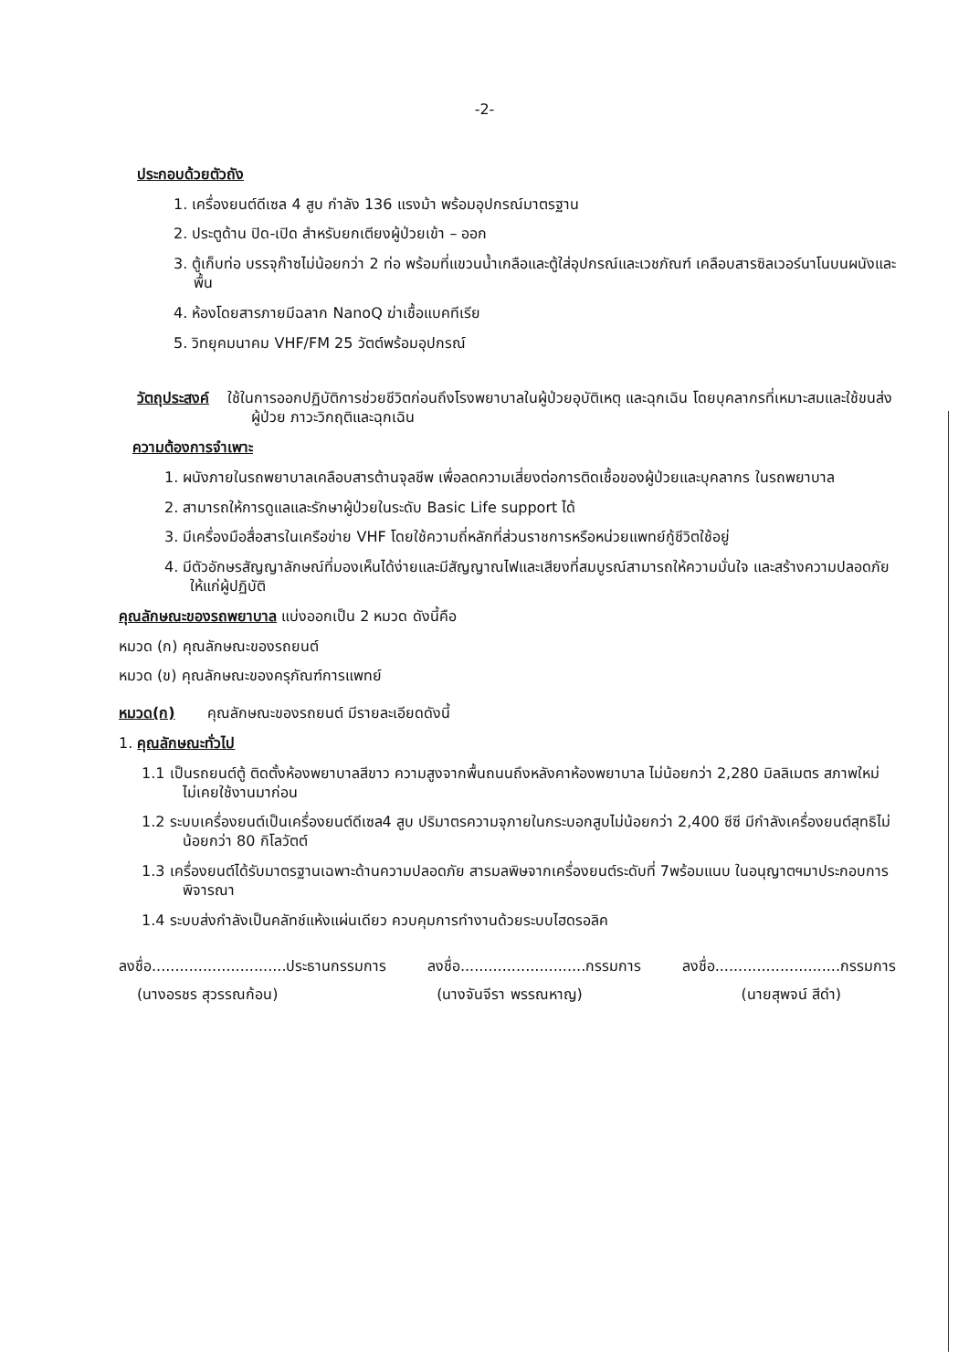-2-
ประกอบด้วยตัวถัง
1. เครื่องยนต์ดีเซล 4 สูบ กำลัง 136 แรงม้า พร้อมอุปกรณ์มาตรฐาน
2. ประตูด้าน ปิด-เปิด สำหรับยกเตียงผู้ป่วยเข้า – ออก
3. ตู้เก็บท่อ บรรจุก๊าซไม่น้อยกว่า 2 ท่อ พร้อมที่แขวนน้ำเกลือและตู้ใส่อุปกรณ์และเวชภัณฑ์ เคลือบสารซิลเวอร์นาโนบนผนังและพื้น
4. ห้องโดยสารภายมีฉลาก NanoQ ฆ่าเชื้อแบคทีเรีย
5. วิทยุคมนาคม VHF/FM 25 วัตต์พร้อมอุปกรณ์
วัตถุประสงค์ ใช้ในการออกปฏิบัติการช่วยชีวิตก่อนถึงโรงพยาบาลในผู้ป่วยอุบัติเหตุ และฉุกเฉิน โดยบุคลากรที่เหมาะสมและใช้ขนส่งผู้ป่วย ภาวะวิกฤติและฉุกเฉิน
ความต้องการจำเพาะ
1. ผนังภายในรถพยาบาลเคลือบสารต้านจุลชีพ เพื่อลดความเสี่ยงต่อการติดเชื้อของผู้ป่วยและบุคลากร ในรถพยาบาล
2. สามารถให้การดูแลและรักษาผู้ป่วยในระดับ Basic Life support ได้
3. มีเครื่องมือสื่อสารในเครือข่าย VHF โดยใช้ความถี่หลักที่ส่วนราชการหรือหน่วยแพทย์กู้ชีวิตใช้อยู่
4. มีตัวอักษรสัญญาลักษณ์ที่มองเห็นได้ง่ายและมีสัญญาณไฟและเสียงที่สมบูรณ์สามารถให้ความมั่นใจ และสร้างความปลอดภัยให้แก่ผู้ปฏิบัติ
คุณลักษณะของรถพยาบาล แบ่งออกเป็น 2 หมวด ดังนี้คือ
หมวด (ก) คุณลักษณะของรถยนต์
หมวด (ข) คุณลักษณะของครุภัณฑ์การแพทย์
หมวด(ก) คุณลักษณะของรถยนต์ มีรายละเอียดดังนี้
1. คุณลักษณะทั่วไป
1.1 เป็นรถยนต์ตู้ ติดตั้งห้องพยาบาลสีขาว ความสูงจากพื้นถนนถึงหลังคาห้องพยาบาล ไม่น้อยกว่า 2,280 มิลลิเมตร สภาพใหม่ ไม่เคยใช้งานมาก่อน
1.2 ระบบเครื่องยนต์เป็นเครื่องยนต์ดีเซล4 สูบ ปริมาตรความจุภายในกระบอกสูบไม่น้อยกว่า 2,400 ซีซี มีกำลังเครื่องยนต์สุทธิไม่น้อยกว่า 80 กิโลวัตต์
1.3 เครื่องยนต์ได้รับมาตรฐานเฉพาะด้านความปลอดภัย สารมลพิษจากเครื่องยนต์ระดับที่ 7พร้อมแนบ ในอนุญาตฯมาประกอบการพิจารณา
1.4 ระบบส่งกำลังเป็นคลัทช์แห้งแผ่นเดียว ควบคุมการทำงานด้วยระบบไฮดรอลิค
ลงชื่อ.............................ประธานกรรมการ ลงชื่อ...........................กรรมการ ลงชื่อ...........................กรรมการ
(นางอรชร สุวรรณก้อน) (นางจันจีรา พรรณหาญ) (นายสุพจน์ สีดำ)